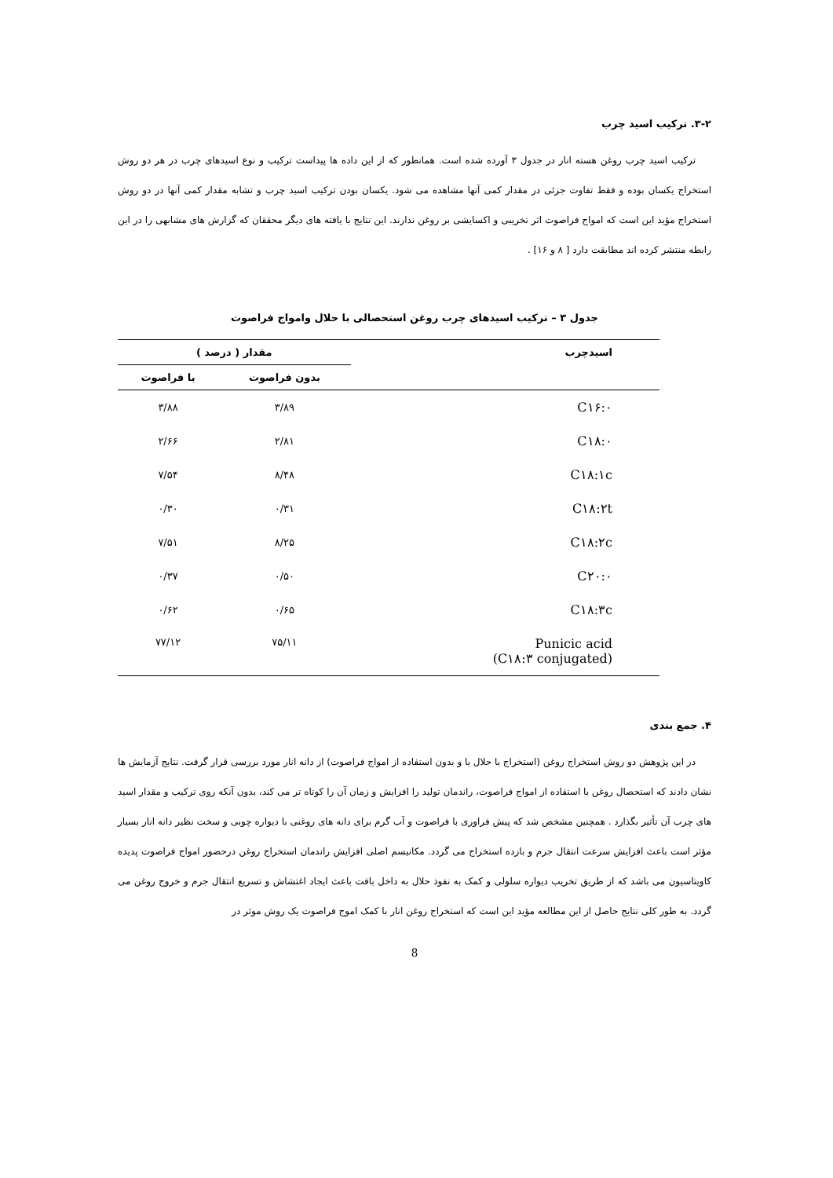۳-۲. ترکیب اسید چرب
ترکیب اسید چرب روغن هسته انار در جدول ۳ آورده شده است. همانطور که از این داده ها پیداست ترکیب و نوع اسیدهای چرب در هر دو روش استخراج یکسان بوده و فقط تفاوت جزئی در مقدار کمی آنها مشاهده می شود. یکسان بودن ترکیب اسید چرب و تشابه مقدار کمی آنها در دو روش استخراج مؤید این است که امواج فراصوت اثر تخریبی و اکسایشی بر روغن ندارند. این نتایج با یافته های دیگر محققان که گزارش های مشابهی را در این رابطه منتشر کرده اند مطابقت دارد [ ۸ و ۱۶] .
جدول ۳ – ترکیب اسیدهای چرب روغن استحصالی با حلال وامواج فراصوت
| اسیدچرب | مقدار ( درصد ) | |
| --- | --- | --- |
| | بدون فراصوت | با فراصوت |
| C۱۶:۰ | ۳/۸۹ | ۳/۸۸ |
| C۱۸:۰ | ۲/۸۱ | ۲/۶۶ |
| C۱۸:۱c | ۸/۴۸ | ۷/۵۴ |
| C۱۸:۲t | ۰/۳۱ | ۰/۳۰ |
| C۱۸:۲c | ۸/۲۵ | ۷/۵۱ |
| C۲۰:۰ | ۰/۵۰ | ۰/۳۷ |
| C۱۸:۳c | ۰/۶۵ | ۰/۶۲ |
| Punicic acid (C۱۸:۳ conjugated) | ۷۵/۱۱ | ۷۷/۱۲ |
۴. جمع بندی
در این پژوهش دو روش استخراج روغن (استخراج با حلال با و بدون استفاده از امواج فراصوت) از دانه انار مورد بررسی قرار گرفت. نتایج آزمایش ها نشان دادند که استحصال روغن با استفاده از امواج فراصوت، راندمان تولید را افزایش و زمان آن را کوتاه تر می کند، بدون آنکه روی ترکیب و مقدار اسید های چرب آن تأثیر بگذارد . همچنین مشخص شد که پیش فراوری با فراصوت و آب گرم برای دانه های روغنی با دیواره چوبی و سخت نظیر دانه انار بسیار مؤثر است باعث افزایش سرعت انتقال جرم و بازده استخراج می گردد. مکانیسم اصلی افزایش راندمان استخراج روغن درحضور امواج فراصوت پدیده کاویتاسیون می باشد که از طریق تخریب دیواره سلولی و کمک به نفوذ حلال به داخل بافت باعث ایجاد اغتشاش و تسریع انتقال جرم و خروج روغن می گردد. به طور کلی نتایج حاصل از این مطالعه مؤید این است که استخراج روغن انار با کمک اموج فراصوت یک روش موثر در
8